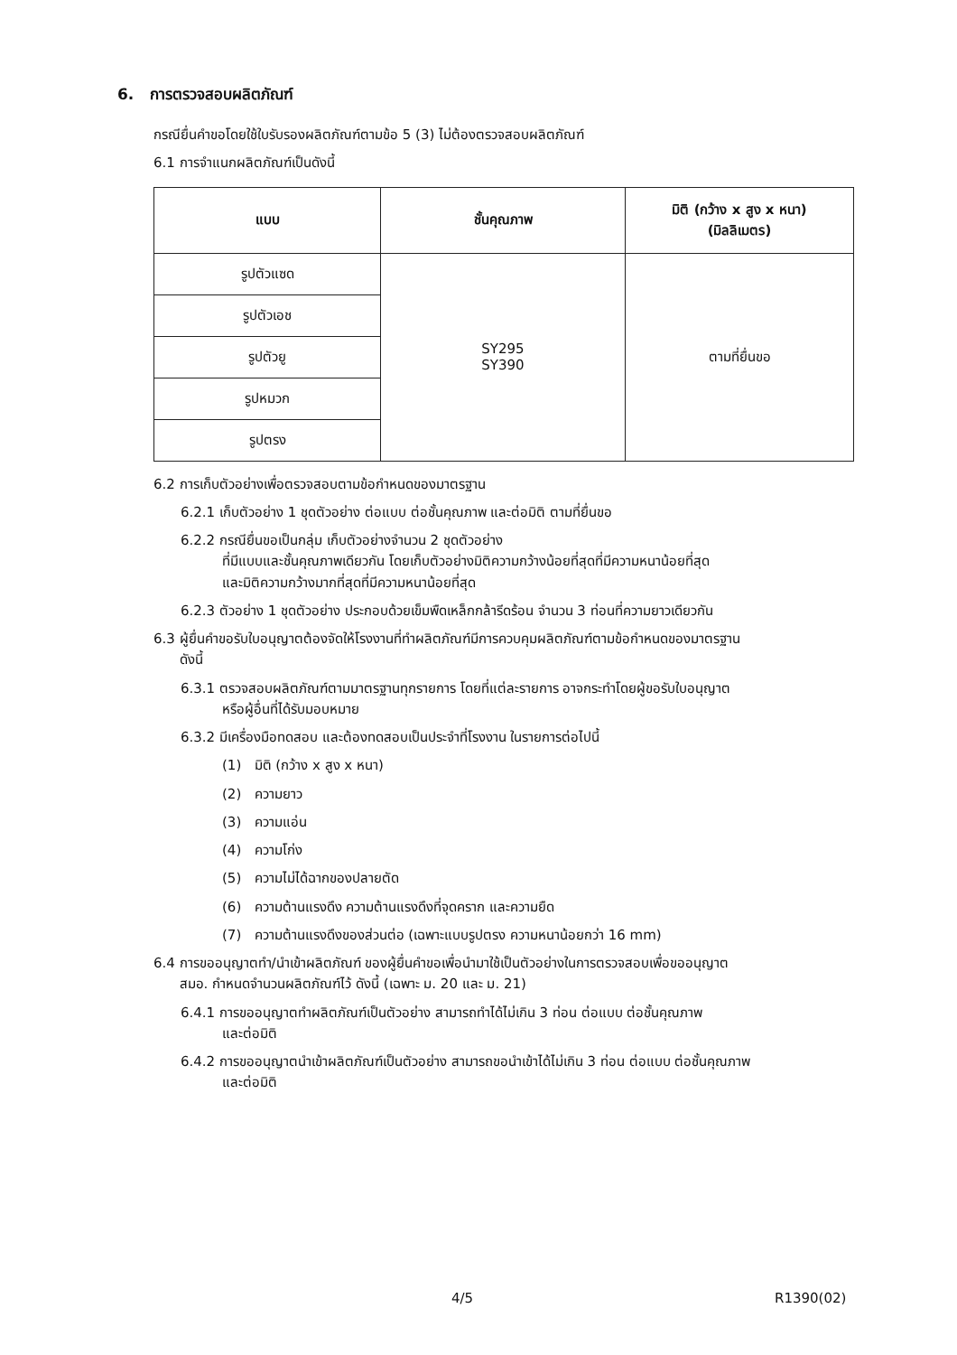6. การตรวจสอบผลิตภัณฑ์
กรณียื่นคำขอโดยใช้ใบรับรองผลิตภัณฑ์ตามข้อ 5 (3) ไม่ต้องตรวจสอบผลิตภัณฑ์
6.1 การจำแนกผลิตภัณฑ์เป็นดังนี้
| แบบ | ชั้นคุณภาพ | มิติ (กว้าง x สูง x หนา) (มิลลิเมตร) |
| --- | --- | --- |
| รูปตัวแซด | SY295 SY390 | ตามที่ยื่นขอ |
| รูปตัวเอช | | |
| รูปตัวยู | | |
| รูปหมวก | | |
| รูปตรง | | |
6.2 การเก็บตัวอย่างเพื่อตรวจสอบตามข้อกำหนดของมาตรฐาน
6.2.1 เก็บตัวอย่าง 1 ชุดตัวอย่าง ต่อแบบ ต่อชั้นคุณภาพ และต่อมิติ ตามที่ยื่นขอ
6.2.2 กรณียื่นขอเป็นกลุ่ม เก็บตัวอย่างจำนวน 2 ชุดตัวอย่าง
ที่มีแบบและชั้นคุณภาพเดียวกัน โดยเก็บตัวอย่างมิติความกว้างน้อยที่สุดที่มีความหนาน้อยที่สุด
และมิติความกว้างมากที่สุดที่มีความหนาน้อยที่สุด
6.2.3 ตัวอย่าง 1 ชุดตัวอย่าง ประกอบด้วยเข็มพืดเหล็กกล้ารีดร้อน จำนวน 3 ท่อนที่ความยาวเดียวกัน
6.3 ผู้ยื่นคำขอรับใบอนุญาตต้องจัดให้โรงงานที่ทำผลิตภัณฑ์มีการควบคุมผลิตภัณฑ์ตามข้อกำหนดของมาตรฐาน
ดังนี้
6.3.1 ตรวจสอบผลิตภัณฑ์ตามมาตรฐานทุกรายการ โดยที่แต่ละรายการ อาจกระทำโดยผู้ขอรับใบอนุญาต
หรือผู้อื่นที่ได้รับมอบหมาย
6.3.2 มีเครื่องมือทดสอบ และต้องทดสอบเป็นประจำที่โรงงาน ในรายการต่อไปนี้
(1) มิติ (กว้าง x สูง x หนา)
(2) ความยาว
(3) ความแอ่น
(4) ความโก่ง
(5) ความไม่ได้ฉากของปลายตัด
(6) ความต้านแรงดึง ความต้านแรงดึงที่จุดคราก และความยืด
(7) ความต้านแรงดึงของส่วนต่อ (เฉพาะแบบรูปตรง ความหนาน้อยกว่า 16 mm)
6.4 การขออนุญาตทำ/นำเข้าผลิตภัณฑ์ ของผู้ยื่นคำขอเพื่อนำมาใช้เป็นตัวอย่างในการตรวจสอบเพื่อขออนุญาต
สมอ. กำหนดจำนวนผลิตภัณฑ์ไว้ ดังนี้ (เฉพาะ ม. 20 และ ม. 21)
6.4.1 การขออนุญาตทำผลิตภัณฑ์เป็นตัวอย่าง สามารถทำได้ไม่เกิน 3 ท่อน ต่อแบบ ต่อชั้นคุณภาพ
และต่อมิติ
6.4.2 การขออนุญาตนำเข้าผลิตภัณฑ์เป็นตัวอย่าง สามารถขอนำเข้าได้ไม่เกิน 3 ท่อน ต่อแบบ ต่อชั้นคุณภาพ
และต่อมิติ
4/5 R1390(02)